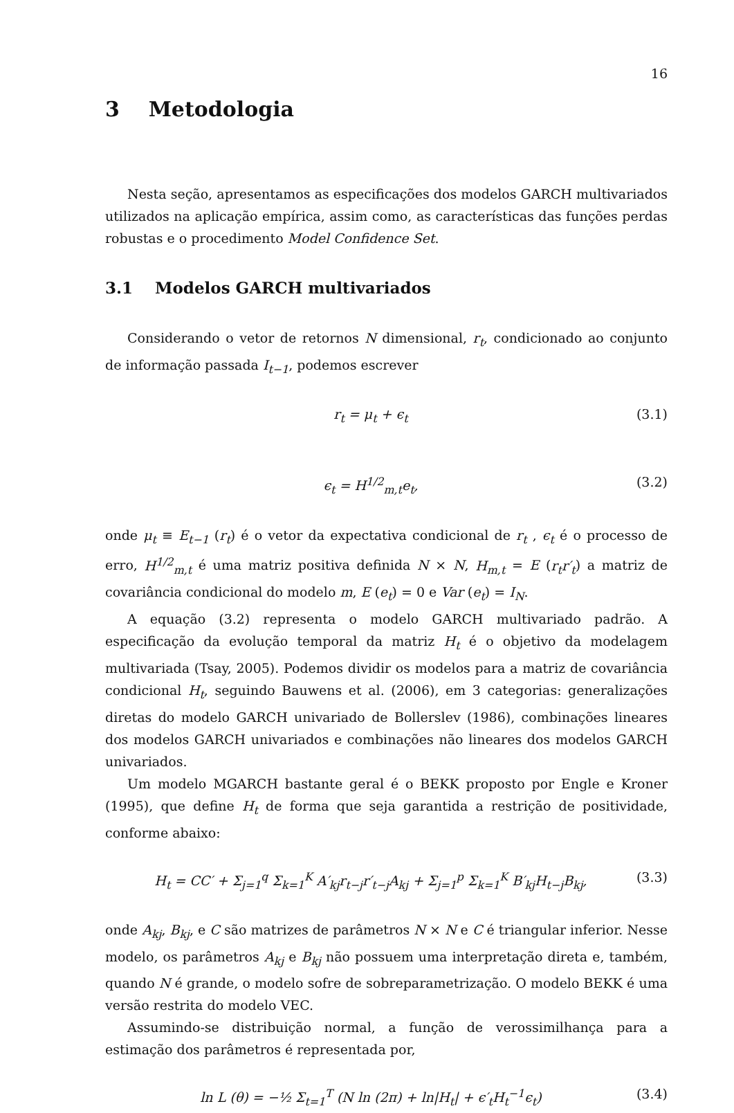16
3 Metodologia
Nesta seção, apresentamos as especificações dos modelos GARCH multivariados utilizados na aplicação empírica, assim como, as características das funções perdas robustas e o procedimento Model Confidence Set.
3.1 Modelos GARCH multivariados
Considerando o vetor de retornos N dimensional, r<sub>t</sub>, condicionado ao conjunto de informação passada I<sub>t−1</sub>, podemos escrever
r<sub>t</sub> = μ<sub>t</sub> + ϵ<sub>t</sub> (3.1)
ϵ<sub>t</sub> = H<sup>1/2</sup><sub>m,t</sub>e<sub>t</sub>, (3.2)
onde μ<sub>t</sub> ≡ E<sub>t−1</sub> (r<sub>t</sub>) é o vetor da expectativa condicional de r<sub>t</sub> , ϵ<sub>t</sub> é o processo de erro, H<sup>1/2</sup><sub>m,t</sub> é uma matriz positiva definida N × N, H<sub>m,t</sub> = E (r<sub>t</sub>r′<sub>t</sub>) a matriz de covariância condicional do modelo m, E (e<sub>t</sub>) = 0 e Var (e<sub>t</sub>) = I<sub>N</sub>.
A equação (3.2) representa o modelo GARCH multivariado padrão. A especificação da evolução temporal da matriz H<sub>t</sub> é o objetivo da modelagem multivariada (Tsay, 2005). Podemos dividir os modelos para a matriz de covariância condicional H<sub>t</sub>, seguindo Bauwens et al. (2006), em 3 categorias: generalizações diretas do modelo GARCH univariado de Bollerslev (1986), combinações lineares dos modelos GARCH univariados e combinações não lineares dos modelos GARCH univariados.
Um modelo MGARCH bastante geral é o BEKK proposto por Engle e Kroner (1995), que define H<sub>t</sub> de forma que seja garantida a restrição de positividade, conforme abaixo:
H<sub>t</sub> = CC′ + Σ<sub>j=1</sub><sup>q</sup> Σ<sub>k=1</sub><sup>K</sup> A′<sub>kj</sub>r<sub>t−j</sub>r′<sub>t−j</sub>A<sub>kj</sub> + Σ<sub>j=1</sub><sup>p</sup> Σ<sub>k=1</sub><sup>K</sup> B′<sub>kj</sub>H<sub>t−j</sub>B<sub>kj</sub>, (3.3)
onde A<sub>kj</sub>, B<sub>kj</sub>, e C são matrizes de parâmetros N × N e C é triangular inferior. Nesse modelo, os parâmetros A<sub>kj</sub> e B<sub>kj</sub> não possuem uma interpretação direta e, também, quando N é grande, o modelo sofre de sobreparametrização. O modelo BEKK é uma versão restrita do modelo VEC.
Assumindo-se distribuição normal, a função de verossimilhança para a estimação dos parâmetros é representada por,
ln L (θ) = −½ Σ<sub>t=1</sub><sup>T</sup> (N ln (2π) + ln|H<sub>t</sub>| + ϵ′<sub>t</sub>H<sub>t</sub><sup>−1</sup>ϵ<sub>t</sub>) (3.4)